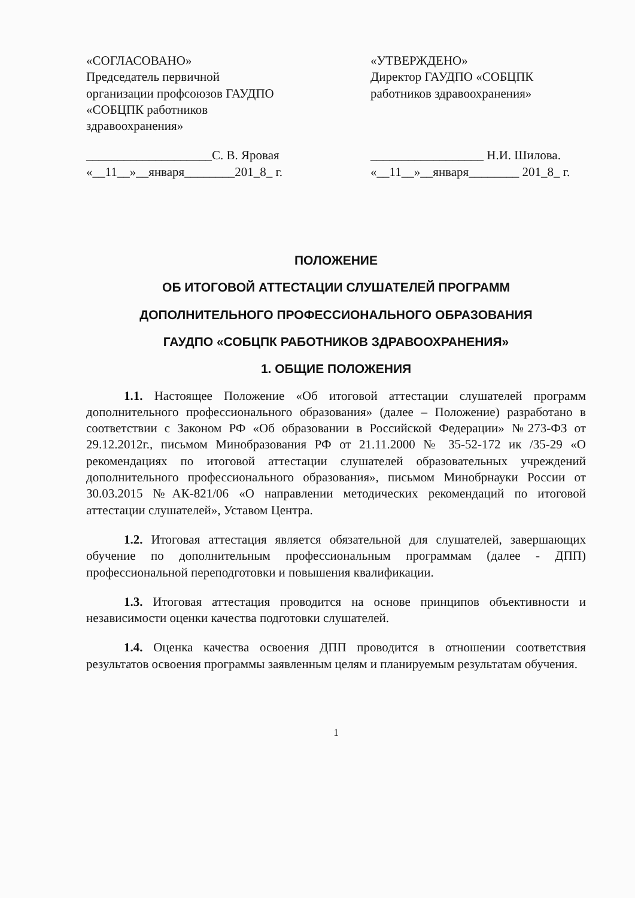«СОГЛАСОВАНО»
Председатель первичной
организации профсоюзов ГАУДПО
«СОБЦПК работников
здравоохранения»
____________________С. В. Яровая
«__11__»__января________201_8_ г.
«УТВЕРЖДЕНО»
Директор ГАУДПО «СОБЦПК
работников здравоохранения»
__________________ Н.И. Шилова.
«__11__»__января________ 201_8_ г.
ПОЛОЖЕНИЕ
ОБ ИТОГОВОЙ АТТЕСТАЦИИ СЛУШАТЕЛЕЙ ПРОГРАММ
ДОПОЛНИТЕЛЬНОГО ПРОФЕССИОНАЛЬНОГО ОБРАЗОВАНИЯ
ГАУДПО «СОБЦПК РАБОТНИКОВ ЗДРАВООХРАНЕНИЯ»
1. ОБЩИЕ ПОЛОЖЕНИЯ
1.1. Настоящее Положение «Об итоговой аттестации слушателей программ дополнительного профессионального образования» (далее – Положение) разработано в соответствии с Законом РФ «Об образовании в Российской Федерации» №273-ФЗ от 29.12.2012г., письмом Минобразования РФ от 21.11.2000 № 35-52-172 ик /35-29 «О рекомендациях по итоговой аттестации слушателей образовательных учреждений дополнительного профессионального образования», письмом Минобрнауки России от 30.03.2015 №АК-821/06 «О направлении методических рекомендаций по итоговой аттестации слушателей», Уставом Центра.
1.2. Итоговая аттестация является обязательной для слушателей, завершающих обучение по дополнительным профессиональным программам (далее - ДПП) профессиональной переподготовки и повышения квалификации.
1.3. Итоговая аттестация проводится на основе принципов объективности и независимости оценки качества подготовки слушателей.
1.4. Оценка качества освоения ДПП проводится в отношении соответствия результатов освоения программы заявленным целям и планируемым результатам обучения.
1